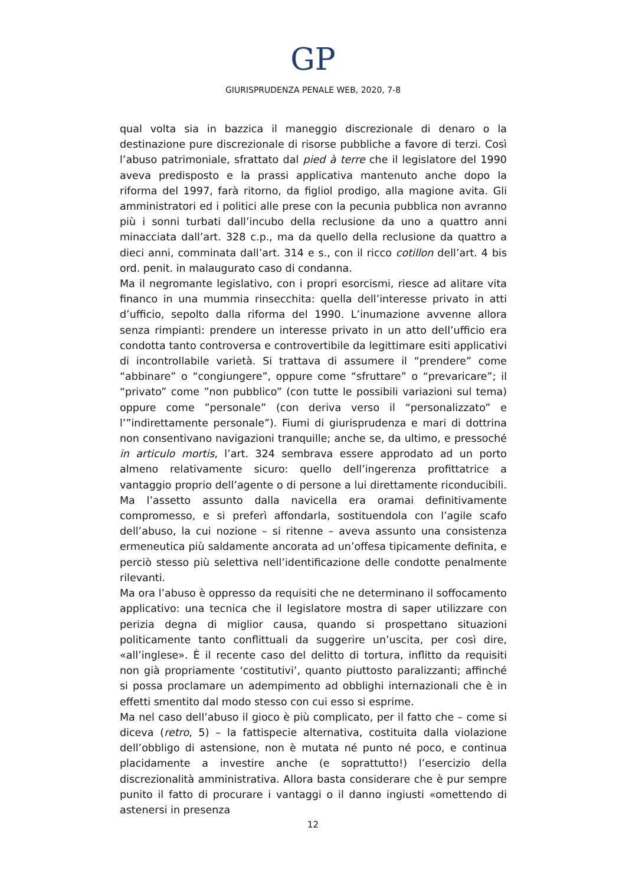GP
GIURISPRUDENZA PENALE WEB, 2020, 7-8
qual volta sia in bazzica il maneggio discrezionale di denaro o la destinazione pure discrezionale di risorse pubbliche a favore di terzi. Così l’abuso patrimoniale, sfrattato dal pied à terre che il legislatore del 1990 aveva predisposto e la prassi applicativa mantenuto anche dopo la riforma del 1997, farà ritorno, da figliol prodigo, alla magione avita. Gli amministratori ed i politici alle prese con la pecunia pubblica non avranno più i sonni turbati dall’incubo della reclusione da uno a quattro anni minacciata dall’art. 328 c.p., ma da quello della reclusione da quattro a dieci anni, comminata dall’art. 314 e s., con il ricco cotillon dell’art. 4 bis ord. penit. in malaugurato caso di condanna.
Ma il negromante legislativo, con i propri esorcismi, riesce ad alitare vita financo in una mummia rinsecchita: quella dell’interesse privato in atti d’ufficio, sepolto dalla riforma del 1990. L’inumazione avvenne allora senza rimpianti: prendere un interesse privato in un atto dell’ufficio era condotta tanto controversa e controvertibile da legittimare esiti applicativi di incontrollabile varietà. Si trattava di assumere il “prendere” come “abbinare” o “congiungere”, oppure come “sfruttare” o “prevaricare”; il “privato” come ”non pubblico” (con tutte le possibili variazioni sul tema) oppure come ”personale” (con deriva verso il “personalizzato” e l’”indirettamente personale”). Fiumi di giurisprudenza e mari di dottrina non consentivano navigazioni tranquille; anche se, da ultimo, e pressoché in articulo mortis, l’art. 324 sembrava essere approdato ad un porto almeno relativamente sicuro: quello dell’ingerenza profittatrice a vantaggio proprio dell’agente o di persone a lui direttamente riconducibili. Ma l’assetto assunto dalla navicella era oramai definitivamente compromesso, e si preferì affondarla, sostituendola con l’agile scafo dell’abuso, la cui nozione – si ritenne – aveva assunto una consistenza ermeneutica più saldamente ancorata ad un’offesa tipicamente definita, e perciò stesso più selettiva nell’identificazione delle condotte penalmente rilevanti.
Ma ora l’abuso è oppresso da requisiti che ne determinano il soffocamento applicativo: una tecnica che il legislatore mostra di saper utilizzare con perizia degna di miglior causa, quando si prospettano situazioni politicamente tanto conflittuali da suggerire un’uscita, per così dire, «all’inglese». È il recente caso del delitto di tortura, inflitto da requisiti non già propriamente ‘costitutivi’, quanto piuttosto paralizzanti; affinché si possa proclamare un adempimento ad obblighi internazionali che è in effetti smentito dal modo stesso con cui esso si esprime.
Ma nel caso dell’abuso il gioco è più complicato, per il fatto che – come si diceva (retro, 5) – la fattispecie alternativa, costituita dalla violazione dell’obbligo di astensione, non è mutata né punto né poco, e continua placidamente a investire anche (e soprattutto!) l’esercizio della discrezionalità amministrativa. Allora basta considerare che è pur sempre punito il fatto di procurare i vantaggi o il danno ingiusti «omettendo di astenersi in presenza
12